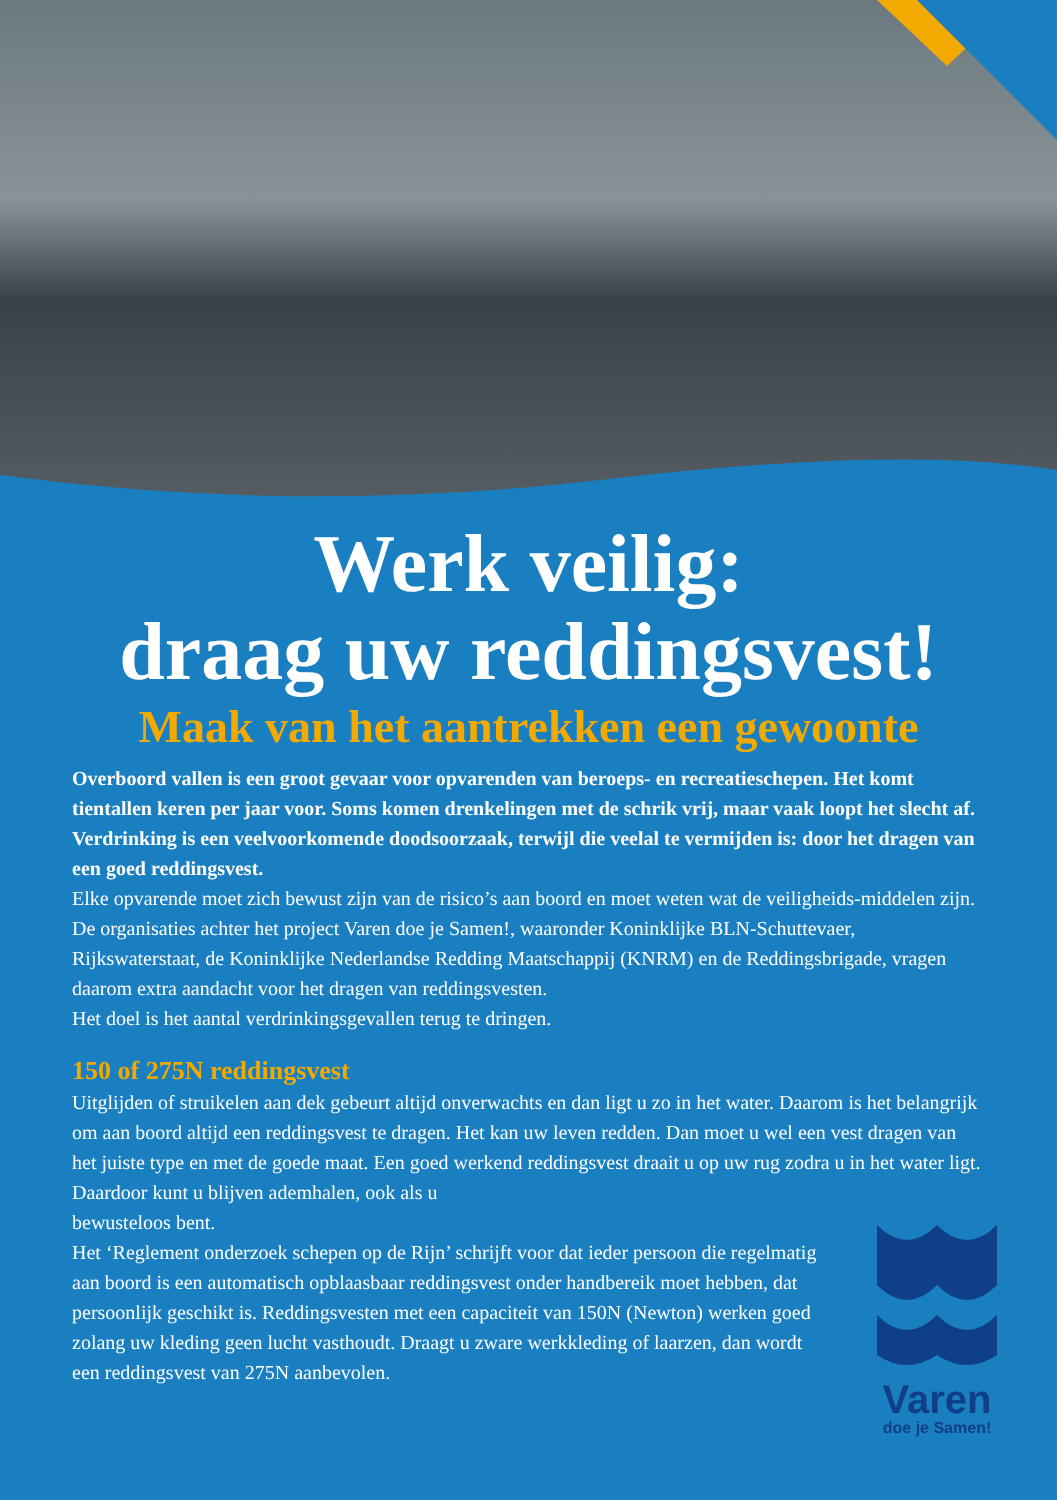Werk veilig:
draag uw reddingsvest!
Maak van het aantrekken een gewoonte
Overboord vallen is een groot gevaar voor opvarenden van beroeps- en recreatieschepen. Het komt tientallen keren per jaar voor. Soms komen drenkelingen met de schrik vrij, maar vaak loopt het slecht af. Verdrinking is een veelvoorkomende doodsoorzaak, terwijl die veelal te vermijden is: door het dragen van een goed reddingsvest.
Elke opvarende moet zich bewust zijn van de risico’s aan boord en moet weten wat de veiligheids-middelen zijn. De organisaties achter het project Varen doe je Samen!, waaronder Koninklijke BLN-Schuttevaer, Rijkswaterstaat, de Koninklijke Nederlandse Redding Maatschappij (KNRM) en de Reddingsbrigade, vragen daarom extra aandacht voor het dragen van reddingsvesten.
Het doel is het aantal verdrinkingsgevallen terug te dringen.
150 of 275N reddingsvest
Uitglijden of struikelen aan dek gebeurt altijd onverwachts en dan ligt u zo in het water. Daarom is het belangrijk om aan boord altijd een reddingsvest te dragen. Het kan uw leven redden. Dan moet u wel een vest dragen van het juiste type en met de goede maat. Een goed werkend reddingsvest draait u op uw rug zodra u in het water ligt. Daardoor kunt u blijven ademhalen, ook als u
bewusteloos bent.
Het ‘Reglement onderzoek schepen op de Rijn’ schrijft voor dat ieder persoon die regelmatig aan boord is een automatisch opblaasbaar reddingsvest onder handbereik moet hebben, dat persoonlijk geschikt is. Reddingsvesten met een capaciteit van 150N (Newton) werken goed zolang uw kleding geen lucht vasthoudt. Draagt u zware werkkleding of laarzen, dan wordt een reddingsvest van 275N aanbevolen.
Varen
doe je Samen!